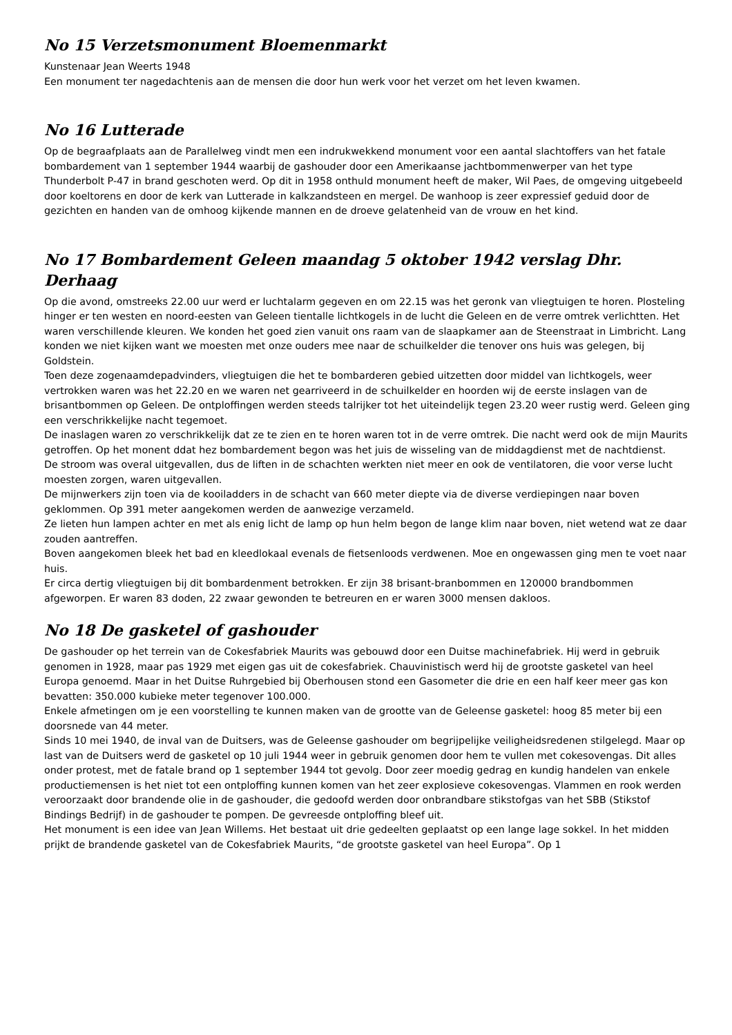No 15 Verzetsmonument Bloemenmarkt
Kunstenaar Jean Weerts 1948
Een monument ter nagedachtenis aan de mensen die door hun werk voor het verzet om het leven kwamen.
No 16 Lutterade
Op de begraafplaats aan de Parallelweg vindt men een indrukwekkend monument voor een aantal slachtoffers van het fatale bombardement van 1 september 1944 waarbij de gashouder door een Amerikaanse jachtbommenwerper van het type Thunderbolt P-47 in brand geschoten werd. Op dit in 1958 onthuld monument heeft de maker, Wil Paes, de omgeving uitgebeeld door koeltorens en door de kerk van Lutterade in kalkzandsteen en mergel. De wanhoop is zeer expressief geduid door de gezichten en handen van de omhoog kijkende mannen en de droeve gelatenheid van de vrouw en het kind.
No 17 Bombardement Geleen maandag 5 oktober 1942 verslag Dhr. Derhaag
Op die avond, omstreeks 22.00 uur werd er luchtalarm gegeven en om 22.15 was het geronk van vliegtuigen te horen. Plosteling hinger er ten westen en noord-eesten van Geleen tientalle lichtkogels in de lucht die Geleen en de verre omtrek verlichtten. Het waren verschillende kleuren. We konden het goed zien vanuit ons raam van de slaapkamer aan de Steenstraat in Limbricht. Lang konden we niet kijken want we moesten met onze ouders mee naar de schuilkelder die tenover ons huis was gelegen, bij Goldstein.
Toen deze zogenaamdepadvinders, vliegtuigen die het te bombarderen gebied uitzetten door middel van lichtkogels, weer vertrokken waren was het 22.20 en we waren net gearriveerd in de schuilkelder en hoorden wij de eerste inslagen van de brisantbommen op Geleen. De ontploffingen werden steeds talrijker tot het uiteindelijk tegen 23.20 weer rustig werd. Geleen ging een verschrikkelijke nacht tegemoet.
De inaslagen waren zo verschrikkelijk dat ze te zien en te horen waren tot in de verre omtrek. Die nacht werd ook de mijn Maurits getroffen. Op het monent ddat hez bombardement begon was het juis de wisseling van de middagdienst met de nachtdienst.
De stroom was overal uitgevallen, dus de liften in de schachten werkten niet meer en ook de ventilatoren, die voor verse lucht moesten zorgen, waren uitgevallen.
De mijnwerkers zijn toen via de kooiladders in de schacht van 660 meter diepte via de diverse verdiepingen naar boven geklommen. Op 391 meter aangekomen werden de aanwezige verzameld.
Ze lieten hun lampen achter en met als enig licht de lamp op hun helm begon de lange klim naar boven, niet wetend wat ze daar zouden aantreffen.
Boven aangekomen bleek het bad en kleedlokaal evenals de fietsenloods verdwenen. Moe en ongewassen ging men te voet naar huis.
Er circa dertig vliegtuigen bij dit bombardenment betrokken. Er zijn 38 brisant-branbommen en 120000 brandbommen afgeworpen. Er waren 83 doden, 22 zwaar gewonden te betreuren en er waren 3000 mensen dakloos.
No 18 De gasketel of gashouder
De gashouder op het terrein van de Cokesfabriek Maurits was gebouwd door een Duitse machinefabriek. Hij werd in gebruik genomen in 1928, maar pas 1929 met eigen gas uit de cokesfabriek. Chauvinistisch werd hij de grootste gasketel van heel Europa genoemd. Maar in het Duitse Ruhrgebied bij Oberhousen stond een Gasometer die drie en een half keer meer gas kon bevatten: 350.000 kubieke meter tegenover 100.000.
Enkele afmetingen om je een voorstelling te kunnen maken van de grootte van de Geleense gasketel: hoog 85 meter bij een doorsnede van 44 meter.
Sinds 10 mei 1940, de inval van de Duitsers, was de Geleense gashouder om begrijpelijke veiligheidsredenen stilgelegd. Maar op last van de Duitsers werd de gasketel op 10 juli 1944 weer in gebruik genomen door hem te vullen met cokesovengas. Dit alles onder protest, met de fatale brand op 1 september 1944 tot gevolg. Door zeer moedig gedrag en kundig handelen van enkele productiemensen is het niet tot een ontploffing kunnen komen van het zeer explosieve cokesovengas. Vlammen en rook werden veroorzaakt door brandende olie in de gashouder, die gedoofd werden door onbrandbare stikstofgas van het SBB (Stikstof Bindings Bedrijf) in de gashouder te pompen. De gevreesde ontploffing bleef uit.
Het monument is een idee van Jean Willems. Het bestaat uit drie gedeelten geplaatst op een lange lage sokkel. In het midden prijkt de brandende gasketel van de Cokesfabriek Maurits, “de grootste gasketel van heel Europa”. Op 1